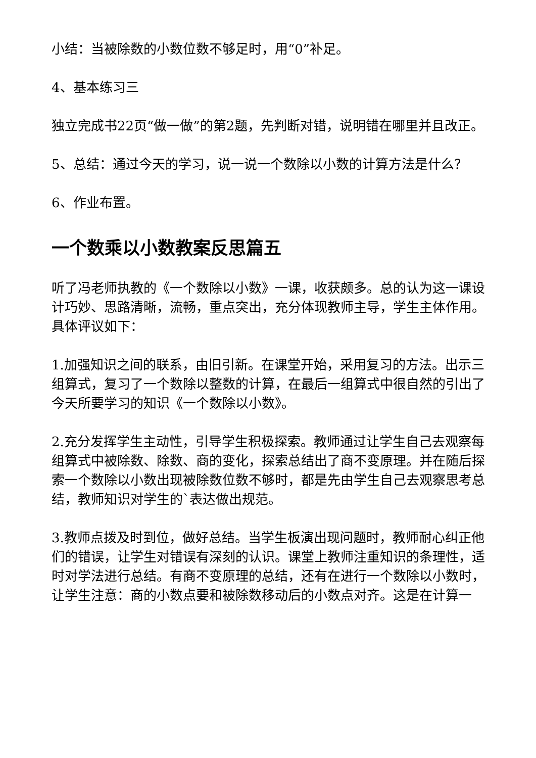小结：当被除数的小数位数不够足时，用“0”补足。
4、基本练习三
独立完成书22页“做一做”的第2题，先判断对错，说明错在哪里并且改正。
5、总结：通过今天的学习，说一说一个数除以小数的计算方法是什么？
6、作业布置。
一个数乘以小数教案反思篇五
听了冯老师执教的《一个数除以小数》一课，收获颇多。总的认为这一课设计巧妙、思路清晰，流畅，重点突出，充分体现教师主导，学生主体作用。具体评议如下：
1.加强知识之间的联系，由旧引新。在课堂开始，采用复习的方法。出示三组算式，复习了一个数除以整数的计算，在最后一组算式中很自然的引出了今天所要学习的知识《一个数除以小数》。
2.充分发挥学生主动性，引导学生积极探索。教师通过让学生自己去观察每组算式中被除数、除数、商的变化，探索总结出了商不变原理。并在随后探索一个数除以小数出现被除数位数不够时，都是先由学生自己去观察思考总结，教师知识对学生的`表达做出规范。
3.教师点拨及时到位，做好总结。当学生板演出现问题时，教师耐心纠正他们的错误，让学生对错误有深刻的认识。课堂上教师注重知识的条理性，适时对学法进行总结。有商不变原理的总结，还有在进行一个数除以小数时，让学生注意：商的小数点要和被除数移动后的小数点对齐。这是在计算一